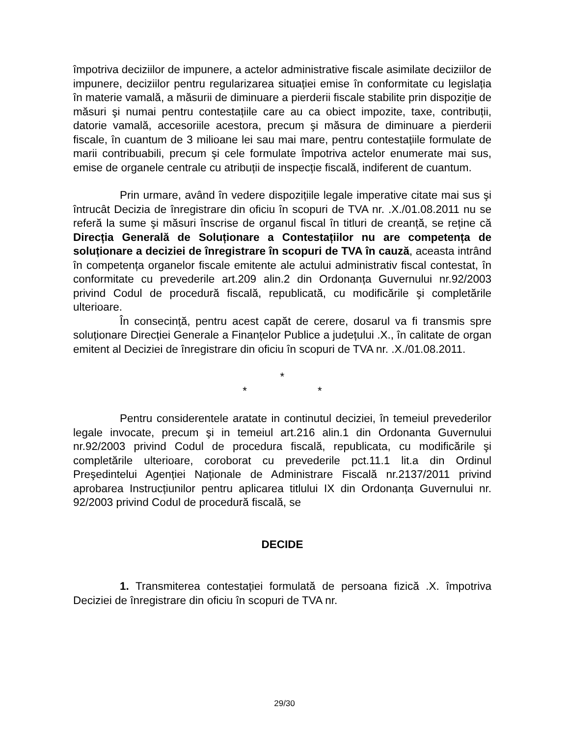împotriva deciziilor de impunere, a actelor administrative fiscale asimilate deciziilor de impunere, deciziilor pentru regularizarea situației emise în conformitate cu legislația în materie vamală, a măsurii de diminuare a pierderii fiscale stabilite prin dispoziție de măsuri şi numai pentru contestațiile care au ca obiect impozite, taxe, contribuții, datorie vamală, accesoriile acestora, precum şi măsura de diminuare a pierderii fiscale, în cuantum de 3 milioane lei sau mai mare, pentru contestațiile formulate de marii contribuabili, precum şi cele formulate împotriva actelor enumerate mai sus, emise de organele centrale cu atribuții de inspecție fiscală, indiferent de cuantum.
Prin urmare, având în vedere dispozițiile legale imperative citate mai sus şi întrucât Decizia de înregistrare din oficiu în scopuri de TVA nr. .X./01.08.2011 nu se referă la sume şi măsuri înscrise de organul fiscal în titluri de creanță, se reține că Direcția Generală de Soluționare a Contestațiilor nu are competența de soluționare a deciziei de înregistrare în scopuri de TVA în cauză, aceasta intrând în competența organelor fiscale emitente ale actului administrativ fiscal contestat, în conformitate cu prevederile art.209 alin.2 din Ordonanța Guvernului nr.92/2003 privind Codul de procedură fiscală, republicată, cu modificările şi completările ulterioare.
În consecință, pentru acest capăt de cerere, dosarul va fi transmis spre soluționare Direcției Generale a Finanțelor Publice a județului .X., în calitate de organ emitent al Deciziei de înregistrare din oficiu în scopuri de TVA nr. .X./01.08.2011.
*
* *
Pentru considerentele aratate in continutul deciziei, în temeiul prevederilor legale invocate, precum şi in temeiul art.216 alin.1 din Ordonanta Guvernului nr.92/2003 privind Codul de procedura fiscală, republicata, cu modificările şi completările ulterioare, coroborat cu prevederile pct.11.1 lit.a din Ordinul Preşedintelui Agenției Naționale de Administrare Fiscală nr.2137/2011 privind aprobarea Instrucțiunilor pentru aplicarea titlului IX din Ordonanța Guvernului nr. 92/2003 privind Codul de procedură fiscală, se
DECIDE
1. Transmiterea contestației formulată de persoana fizică .X. împotriva Deciziei de înregistrare din oficiu în scopuri de TVA nr.
29/30